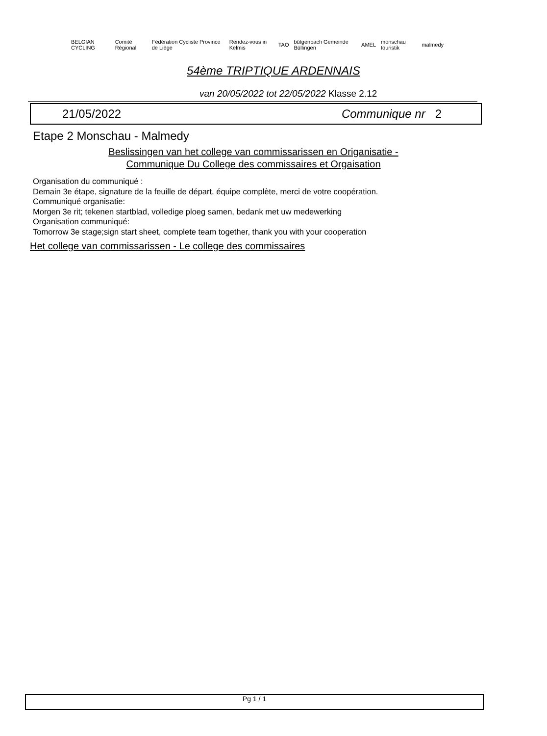BELGIAN CYCLING Comité Régional
Fédération Cycliste Province de Liège
Rendez-vous in Kelmis TAO bütgenbach Gemeinde Büllingen AMEL monschau touristik malmedy
54ème TRIPTIQUE ARDENNAIS
van 20/05/2022 tot 22/05/2022 Klasse 2.12
21/05/2022 Communique nr 2
Etape 2 Monschau - Malmedy
Beslissingen van het college van commissarissen en Origanisatie -
Communique Du College des commissaires et Orgaisation
Organisation du communiqué :
Demain 3e étape, signature de la feuille de départ, équipe complète, merci de votre coopération.
Communiqué organisatie:
Morgen 3e rit; tekenen startblad, volledige ploeg samen, bedank met uw medewerking
Organisation communiqué:
Tomorrow 3e stage;sign start sheet, complete team together, thank you with your cooperation
Het college van commissarissen - Le college des commissaires
Pg 1 / 1